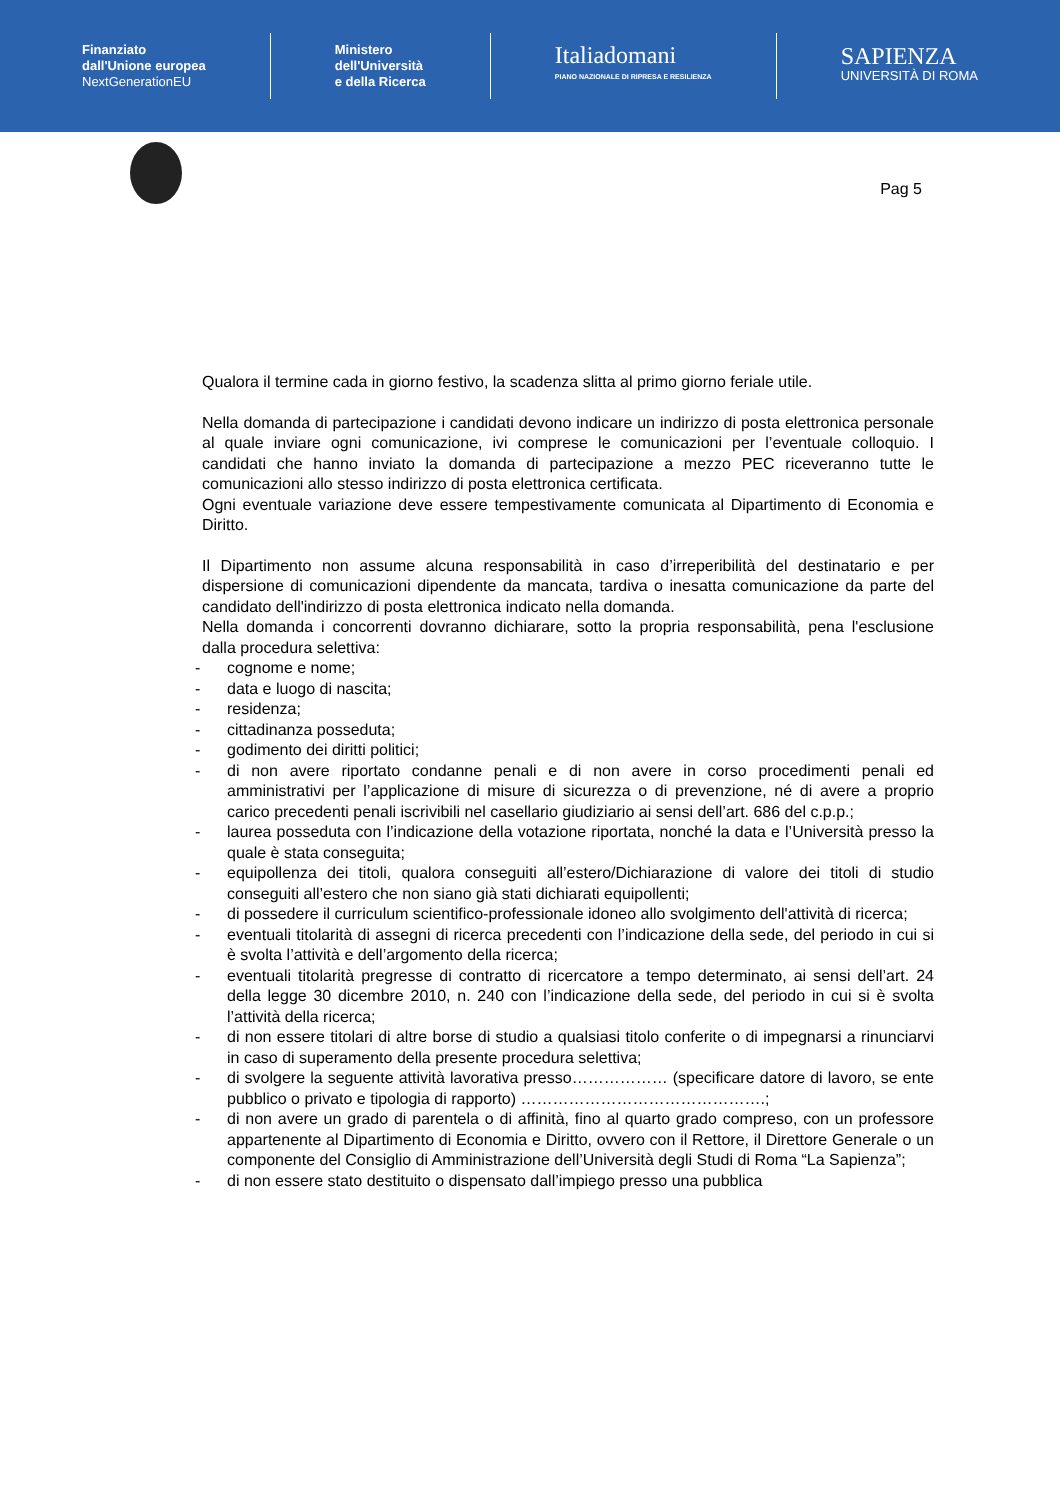Finanziato
dall'Unione europea
NextGenerationEU
Ministero
dell'Università
e della Ricerca
Italiadomani
PIANO NAZIONALE DI RIPRESA E RESILIENZA
SAPIENZA
UNIVERSITÀ DI ROMA
Pag 5
Qualora il termine cada in giorno festivo, la scadenza slitta al primo giorno feriale utile.
Nella domanda di partecipazione i candidati devono indicare un indirizzo di posta elettronica personale al quale inviare ogni comunicazione, ivi comprese le comunicazioni per l’eventuale colloquio. I candidati che hanno inviato la domanda di partecipazione a mezzo PEC riceveranno tutte le comunicazioni allo stesso indirizzo di posta elettronica certificata.
Ogni eventuale variazione deve essere tempestivamente comunicata al Dipartimento di Economia e Diritto.
Il Dipartimento non assume alcuna responsabilità in caso d’irreperibilità del destinatario e per dispersione di comunicazioni dipendente da mancata, tardiva o inesatta comunicazione da parte del candidato dell'indirizzo di posta elettronica indicato nella domanda.
Nella domanda i concorrenti dovranno dichiarare, sotto la propria responsabilità, pena l'esclusione dalla procedura selettiva:
- cognome e nome;
- data e luogo di nascita;
- residenza;
- cittadinanza posseduta;
- godimento dei diritti politici;
- di non avere riportato condanne penali e di non avere in corso procedimenti penali ed amministrativi per l’applicazione di misure di sicurezza o di prevenzione, né di avere a proprio carico precedenti penali iscrivibili nel casellario giudiziario ai sensi dell’art. 686 del c.p.p.;
- laurea posseduta con l’indicazione della votazione riportata, nonché la data e l’Università presso la quale è stata conseguita;
- equipollenza dei titoli, qualora conseguiti all’estero/Dichiarazione di valore dei titoli di studio conseguiti all’estero che non siano già stati dichiarati equipollenti;
- di possedere il curriculum scientifico-professionale idoneo allo svolgimento dell'attività di ricerca;
- eventuali titolarità di assegni di ricerca precedenti con l’indicazione della sede, del periodo in cui si è svolta l’attività e dell’argomento della ricerca;
- eventuali titolarità pregresse di contratto di ricercatore a tempo determinato, ai sensi dell’art. 24 della legge 30 dicembre 2010, n. 240 con l’indicazione della sede, del periodo in cui si è svolta l’attività della ricerca;
- di non essere titolari di altre borse di studio a qualsiasi titolo conferite o di impegnarsi a rinunciarvi in caso di superamento della presente procedura selettiva;
- di svolgere la seguente attività lavorativa presso……………… (specificare datore di lavoro, se ente pubblico o privato e tipologia di rapporto) ……………………………………….;
- di non avere un grado di parentela o di affinità, fino al quarto grado compreso, con un professore appartenente al Dipartimento di Economia e Diritto, ovvero con il Rettore, il Direttore Generale o un componente del Consiglio di Amministrazione dell’Università degli Studi di Roma “La Sapienza”;
- di non essere stato destituito o dispensato dall’impiego presso una pubblica